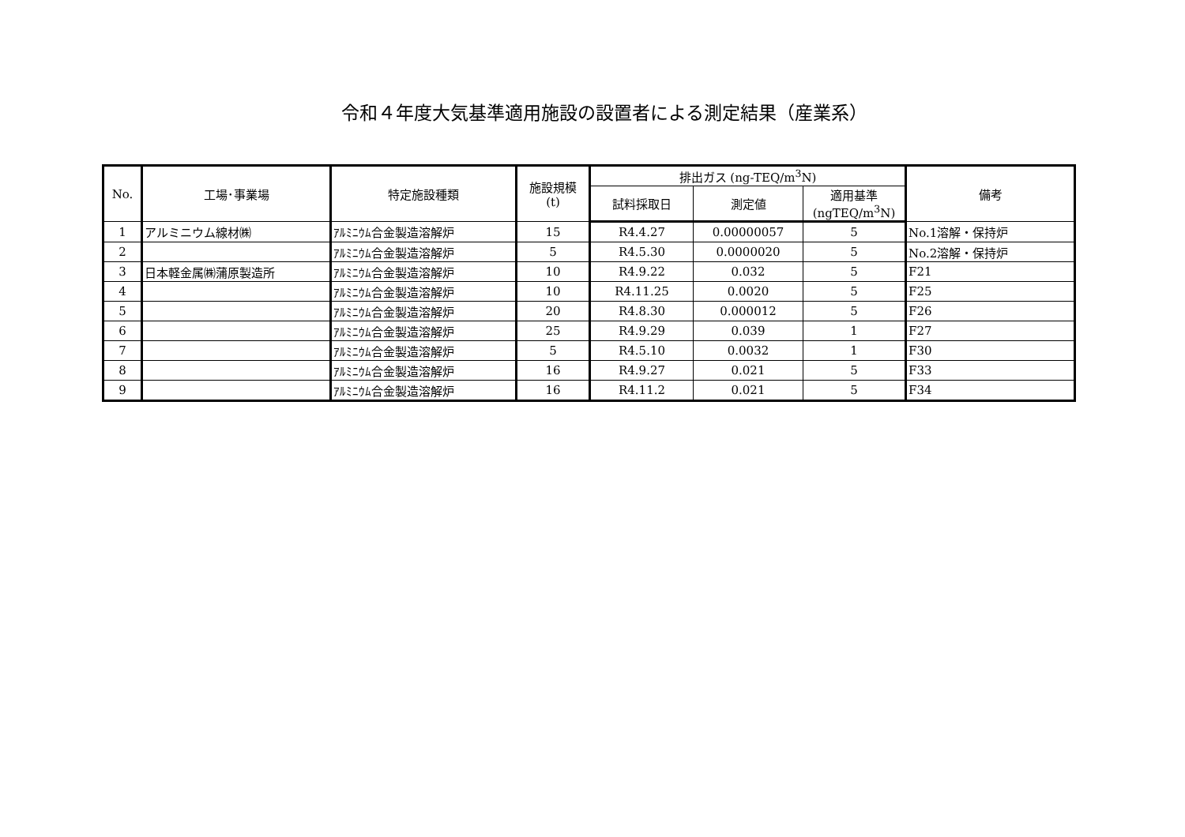令和４年度大気基準適用施設の設置者による測定結果（産業系）
| No. | 工場･事業場 | 特定施設種類 | 施設規模 (t) | 排出ガス (ng-TEQ/m<sup>3</sup>N) | | | 備考 |
| --- | --- | --- | --- | --- | --- | --- | --- |
| | | | | 試料採取日 | 測定値 | 適用基準 (ngTEQ/m<sup>3</sup>N) | |
| 1 | アルミニウム線材㈱ | ｱﾙﾐﾆｳﾑ合金製造溶解炉 | 15 | R4.4.27 | 0.00000057 | 5 | No.1溶解・保持炉 |
| 2 | | ｱﾙﾐﾆｳﾑ合金製造溶解炉 | 5 | R4.5.30 | 0.0000020 | 5 | No.2溶解・保持炉 |
| 3 | 日本軽金属㈱蒲原製造所 | ｱﾙﾐﾆｳﾑ合金製造溶解炉 | 10 | R4.9.22 | 0.032 | 5 | F21 |
| 4 | | ｱﾙﾐﾆｳﾑ合金製造溶解炉 | 10 | R4.11.25 | 0.0020 | 5 | F25 |
| 5 | | ｱﾙﾐﾆｳﾑ合金製造溶解炉 | 20 | R4.8.30 | 0.000012 | 5 | F26 |
| 6 | | ｱﾙﾐﾆｳﾑ合金製造溶解炉 | 25 | R4.9.29 | 0.039 | 1 | F27 |
| 7 | | ｱﾙﾐﾆｳﾑ合金製造溶解炉 | 5 | R4.5.10 | 0.0032 | 1 | F30 |
| 8 | | ｱﾙﾐﾆｳﾑ合金製造溶解炉 | 16 | R4.9.27 | 0.021 | 5 | F33 |
| 9 | | ｱﾙﾐﾆｳﾑ合金製造溶解炉 | 16 | R4.11.2 | 0.021 | 5 | F34 |